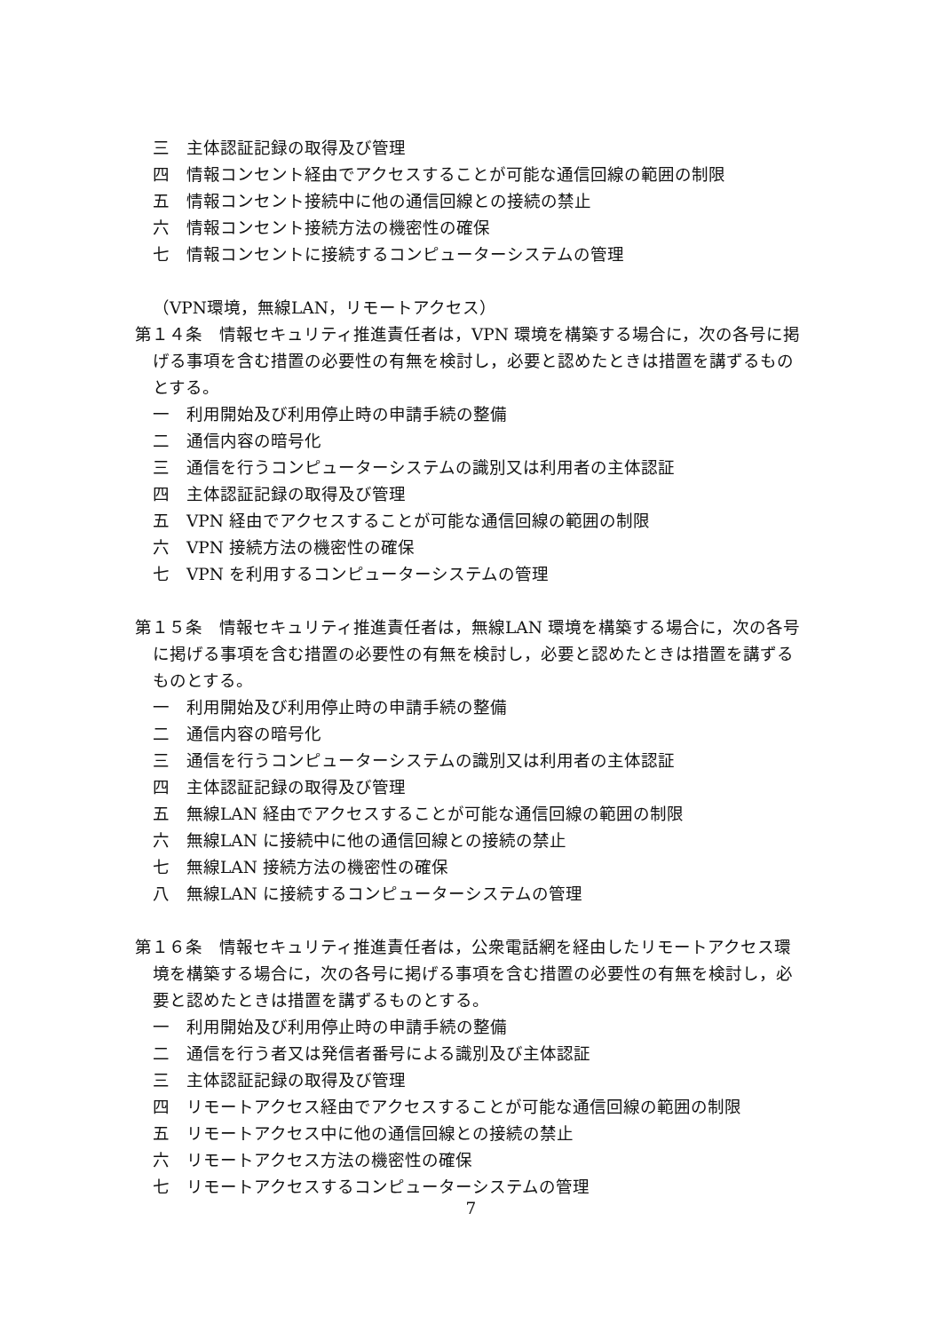三　主体認証記録の取得及び管理
四　情報コンセント経由でアクセスすることが可能な通信回線の範囲の制限
五　情報コンセント接続中に他の通信回線との接続の禁止
六　情報コンセント接続方法の機密性の確保
七　情報コンセントに接続するコンピューターシステムの管理
（VPN環境，無線LAN，リモートアクセス）
第１４条　情報セキュリティ推進責任者は，VPN 環境を構築する場合に，次の各号に掲げる事項を含む措置の必要性の有無を検討し，必要と認めたときは措置を講ずるものとする。
一　利用開始及び利用停止時の申請手続の整備
二　通信内容の暗号化
三　通信を行うコンピューターシステムの識別又は利用者の主体認証
四　主体認証記録の取得及び管理
五　VPN 経由でアクセスすることが可能な通信回線の範囲の制限
六　VPN 接続方法の機密性の確保
七　VPN を利用するコンピューターシステムの管理
第１５条　情報セキュリティ推進責任者は，無線LAN 環境を構築する場合に，次の各号に掲げる事項を含む措置の必要性の有無を検討し，必要と認めたときは措置を講ずるものとする。
一　利用開始及び利用停止時の申請手続の整備
二　通信内容の暗号化
三　通信を行うコンピューターシステムの識別又は利用者の主体認証
四　主体認証記録の取得及び管理
五　無線LAN 経由でアクセスすることが可能な通信回線の範囲の制限
六　無線LAN に接続中に他の通信回線との接続の禁止
七　無線LAN 接続方法の機密性の確保
八　無線LAN に接続するコンピューターシステムの管理
第１６条　情報セキュリティ推進責任者は，公衆電話網を経由したリモートアクセス環境を構築する場合に，次の各号に掲げる事項を含む措置の必要性の有無を検討し，必要と認めたときは措置を講ずるものとする。
一　利用開始及び利用停止時の申請手続の整備
二　通信を行う者又は発信者番号による識別及び主体認証
三　主体認証記録の取得及び管理
四　リモートアクセス経由でアクセスすることが可能な通信回線の範囲の制限
五　リモートアクセス中に他の通信回線との接続の禁止
六　リモートアクセス方法の機密性の確保
七　リモートアクセスするコンピューターシステムの管理
7